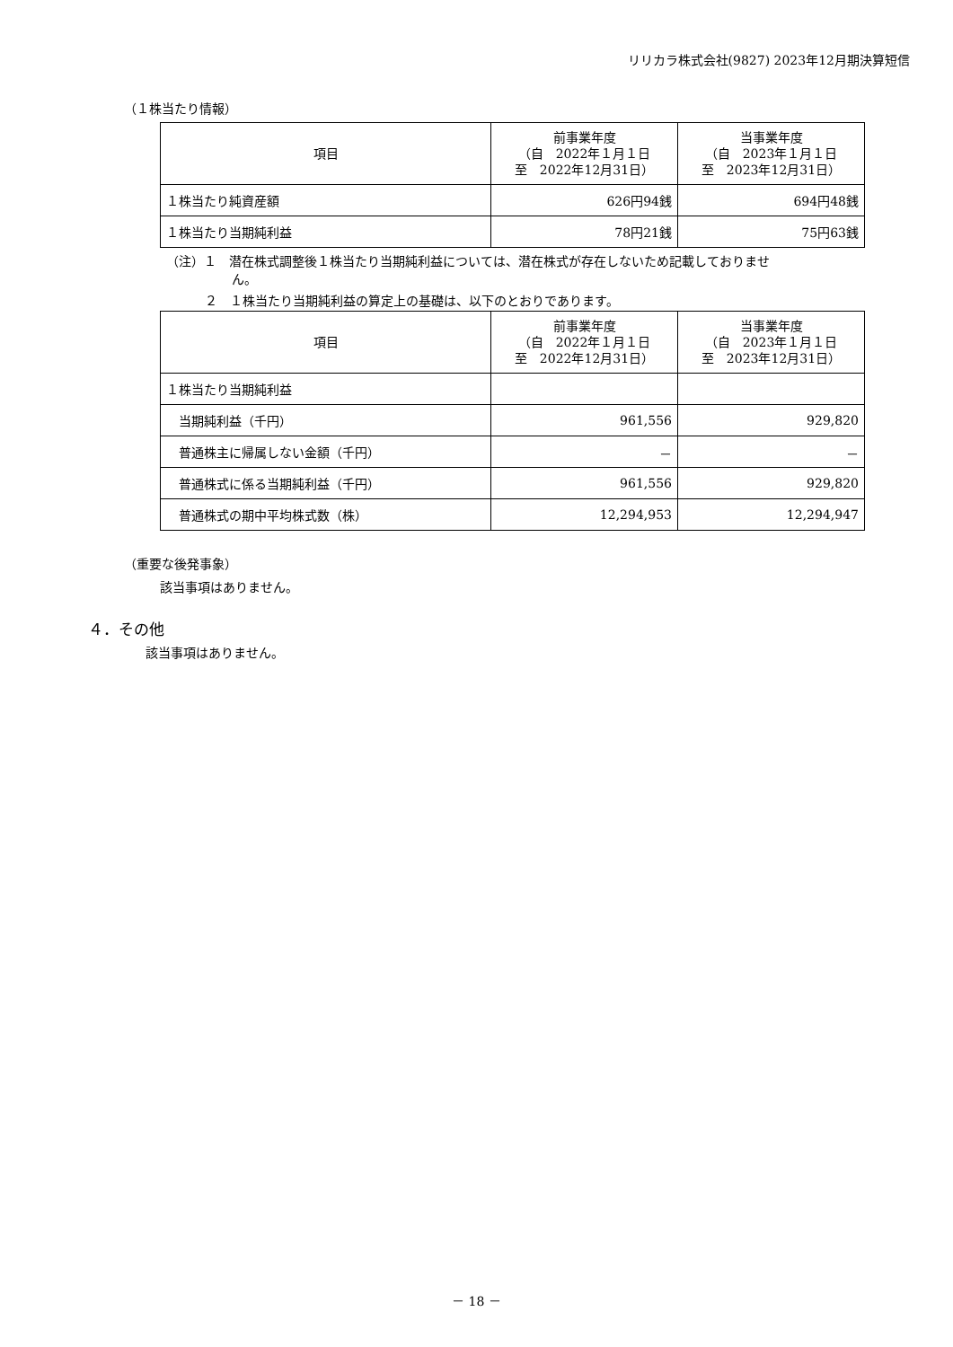リリカラ株式会社(9827) 2023年12月期決算短信
（１株当たり情報）
| 項目 | 前事業年度 （自 2022年１月１日 至 2022年12月31日） | 当事業年度 （自 2023年１月１日 至 2023年12月31日） |
| １株当たり純資産額 | 626円94銭 | 694円48銭 |
| １株当たり当期純利益 | 78円21銭 | 75円63銭 |
（注）１　潜在株式調整後１株当たり当期純利益については、潜在株式が存在しないため記載しておりませ
ん。
２　１株当たり当期純利益の算定上の基礎は、以下のとおりであります。
| 項目 | 前事業年度 （自 2022年１月１日 至 2022年12月31日） | 当事業年度 （自 2023年１月１日 至 2023年12月31日） |
| １株当たり当期純利益 | | |
| 当期純利益（千円） | 961,556 | 929,820 |
| 普通株主に帰属しない金額（千円） | － | － |
| 普通株式に係る当期純利益（千円） | 961,556 | 929,820 |
| 普通株式の期中平均株式数（株） | 12,294,953 | 12,294,947 |
（重要な後発事象）
該当事項はありません。
４．その他
該当事項はありません。
－ 18 －